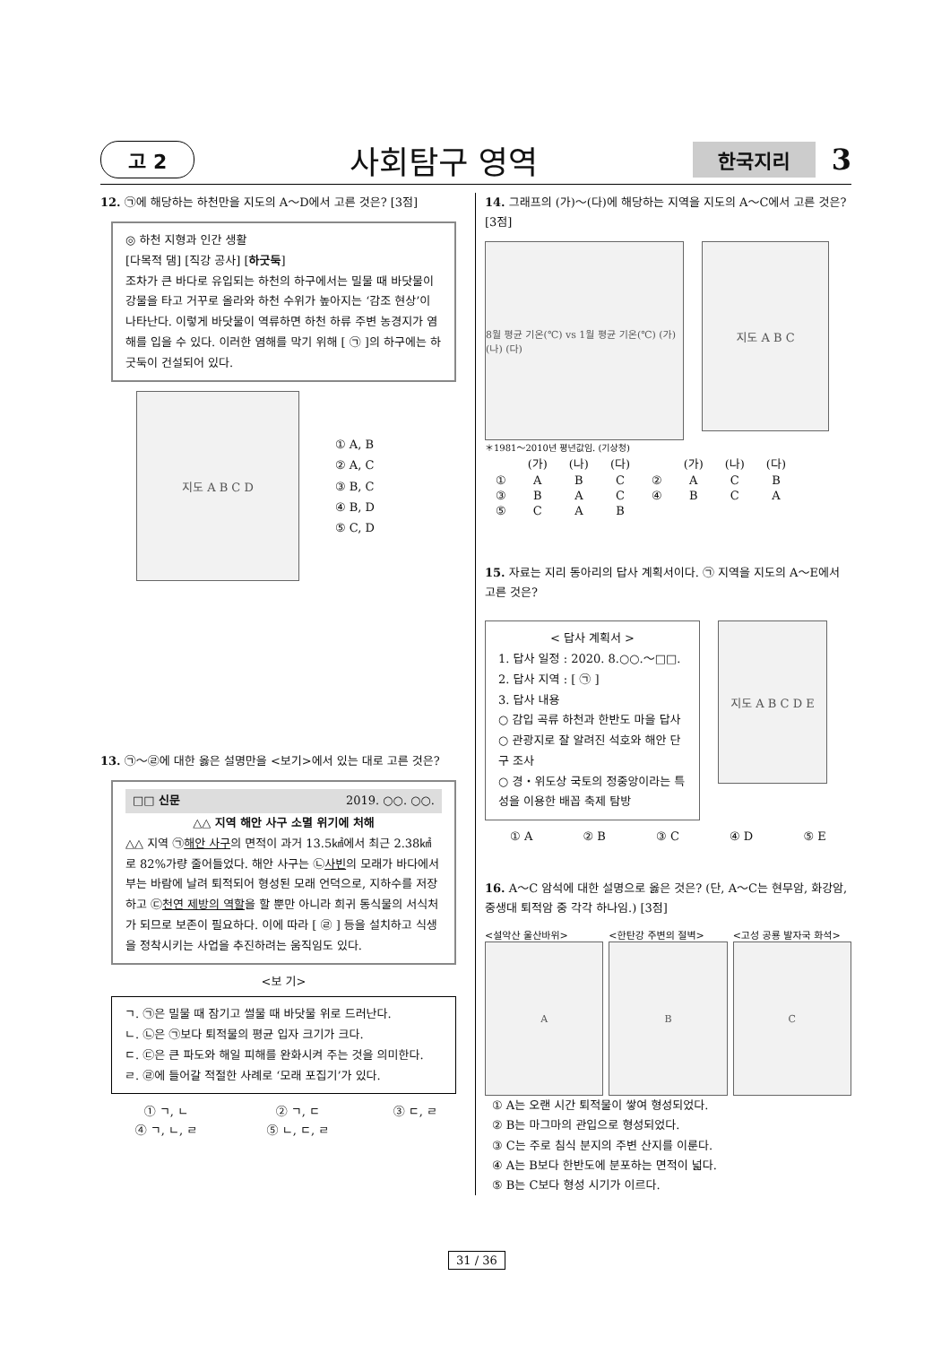고 2
사회탐구 영역
한국지리 3
12. ㉠에 해당하는 하천만을 지도의 A～D에서 고른 것은? [3점]
◎ 하천 지형과 인간 생활
[다목적 댐] [직강 공사] [하굿둑]
조차가 큰 바다로 유입되는 하천의 하구에서는 밀물 때 바닷물이 강물을 타고 거꾸로 올라와 하천 수위가 높아지는 ‘감조 현상’이 나타난다. 이렇게 바닷물이 역류하면 하천 하류 주변 농경지가 염해를 입을 수 있다. 이러한 염해를 막기 위해 [ ㉠ ]의 하구에는 하굿둑이 건설되어 있다.
지도 A B C D
① A, B
② A, C
③ B, C
④ B, D
⑤ C, D
13. ㉠～㉣에 대한 옳은 설명만을 <보기>에서 있는 대로 고른 것은?
□□ 신문 2019. ○○. ○○.
△△ 지역 해안 사구 소멸 위기에 처해
△△ 지역 ㉠해안 사구의 면적이 과거 13.5㎢에서 최근 2.38㎢로 82%가량 줄어들었다. 해안 사구는 ㉡사빈의 모래가 바다에서 부는 바람에 날려 퇴적되어 형성된 모래 언덕으로, 지하수를 저장하고 ㉢천연 제방의 역할을 할 뿐만 아니라 희귀 동식물의 서식처가 되므로 보존이 필요하다. 이에 따라 [ ㉣ ] 등을 설치하고 식생을 정착시키는 사업을 추진하려는 움직임도 있다.
<보 기>
ㄱ. ㉠은 밀물 때 잠기고 썰물 때 바닷물 위로 드러난다.
ㄴ. ㉡은 ㉠보다 퇴적물의 평균 입자 크기가 크다.
ㄷ. ㉢은 큰 파도와 해일 피해를 완화시켜 주는 것을 의미한다.
ㄹ. ㉣에 들어갈 적절한 사례로 ‘모래 포집기’가 있다.
| ① ㄱ, ㄴ | ② ㄱ, ㄷ | ③ ㄷ, ㄹ |
| ④ ㄱ, ㄴ, ㄹ | ⑤ ㄴ, ㄷ, ㄹ | |
14. 그래프의 (가)～(다)에 해당하는 지역을 지도의 A～C에서 고른 것은? [3점]
8월 평균 기온(℃) vs 1월 평균 기온(℃) (가) (나) (다)
지도 A B C
＊1981～2010년 평년값임. (기상청)
| | (가) | (나) | (다) | | (가) | (나) | (다) |
| --- | --- | --- | --- | --- | --- | --- | --- |
| ① | A | B | C | ② | A | C | B |
| ③ | B | A | C | ④ | B | C | A |
| ⑤ | C | A | B | | | | |
15. 자료는 지리 동아리의 답사 계획서이다. ㉠ 지역을 지도의 A～E에서 고른 것은?
< 답사 계획서 >
1. 답사 일정 : 2020. 8.○○.～□□.
2. 답사 지역 : [ ㉠ ]
3. 답사 내용
○ 감입 곡류 하천과 한반도 마을 답사
○ 관광지로 잘 알려진 석호와 해안 단구 조사
○ 경・위도상 국토의 정중앙이라는 특성을 이용한 배꼽 축제 탐방
지도 A B C D E
① A ② B ③ C ④ D ⑤ E
16. A～C 암석에 대한 설명으로 옳은 것은? (단, A～C는 현무암, 화강암, 중생대 퇴적암 중 각각 하나임.) [3점]
<설악산 울산바위>
A
<한탄강 주변의 절벽>
B
<고성 공룡 발자국 화석>
C
① A는 오랜 시간 퇴적물이 쌓여 형성되었다.
② B는 마그마의 관입으로 형성되었다.
③ C는 주로 침식 분지의 주변 산지를 이룬다.
④ A는 B보다 한반도에 분포하는 면적이 넓다.
⑤ B는 C보다 형성 시기가 이르다.
31 / 36